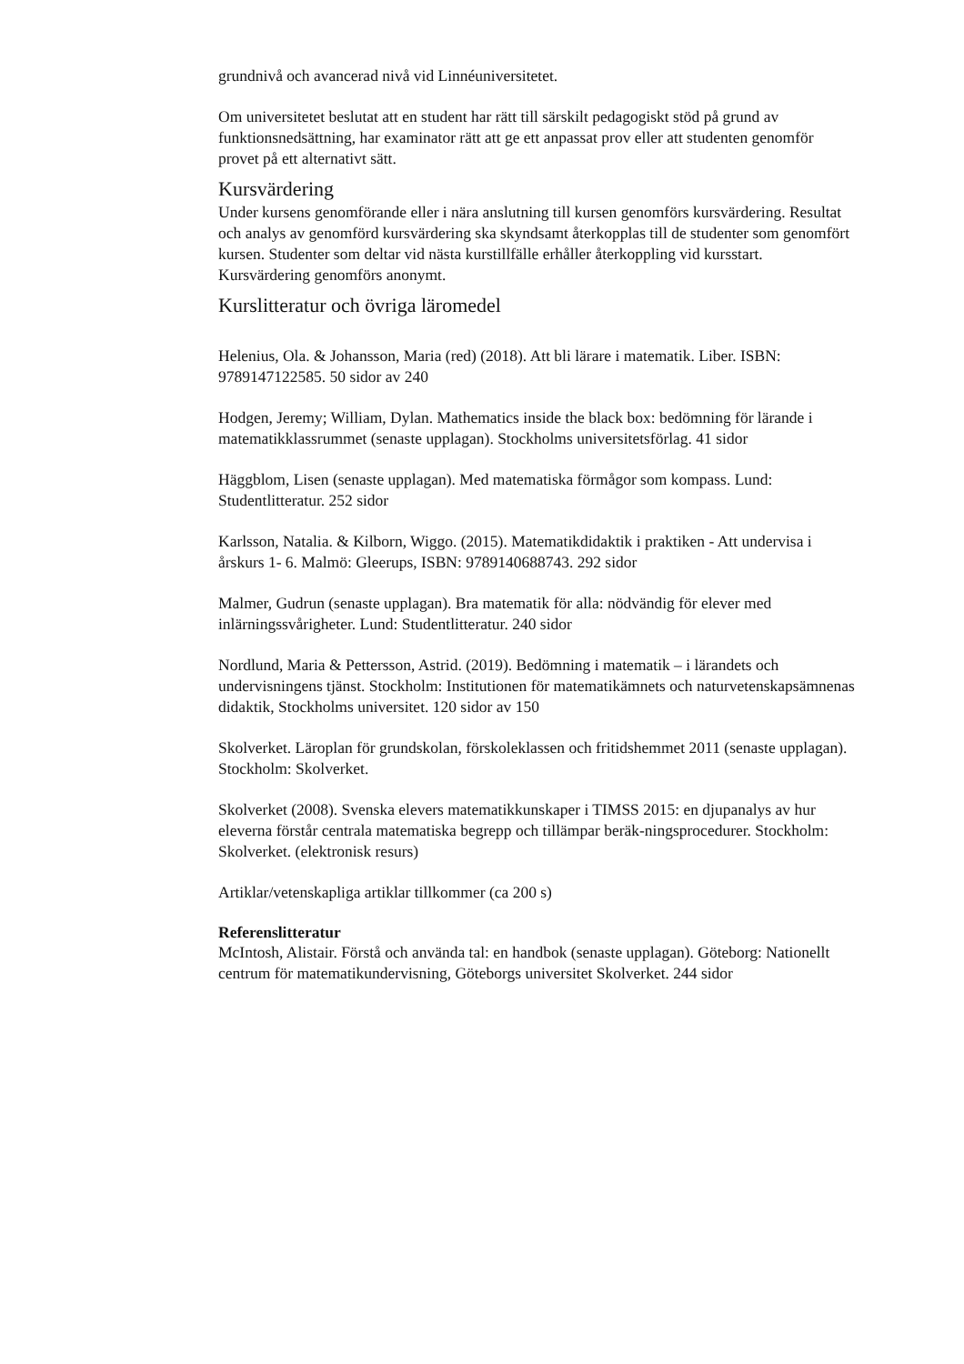grundnivå och avancerad nivå vid Linnéuniversitetet.
Om universitetet beslutat att en student har rätt till särskilt pedagogiskt stöd på grund av funktionsnedsättning, har examinator rätt att ge ett anpassat prov eller att studenten genomför provet på ett alternativt sätt.
Kursvärdering
Under kursens genomförande eller i nära anslutning till kursen genomförs kursvärdering. Resultat och analys av genomförd kursvärdering ska skyndsamt återkopplas till de studenter som genomfört kursen. Studenter som deltar vid nästa kurstillfälle erhåller återkoppling vid kursstart. Kursvärdering genomförs anonymt.
Kurslitteratur och övriga läromedel
Helenius, Ola. & Johansson, Maria (red) (2018). Att bli lärare i matematik. Liber. ISBN: 9789147122585. 50 sidor av 240
Hodgen, Jeremy; William, Dylan. Mathematics inside the black box: bedömning för lärande i matematikklassrummet (senaste upplagan). Stockholms universitetsförlag. 41 sidor
Häggblom, Lisen (senaste upplagan). Med matematiska förmågor som kompass. Lund: Studentlitteratur. 252 sidor
Karlsson, Natalia. & Kilborn, Wiggo. (2015). Matematikdidaktik i praktiken - Att undervisa i årskurs 1- 6. Malmö: Gleerups, ISBN: 9789140688743. 292 sidor
Malmer, Gudrun (senaste upplagan). Bra matematik för alla: nödvändig för elever med inlärningssvårigheter. Lund: Studentlitteratur. 240 sidor
Nordlund, Maria & Pettersson, Astrid. (2019). Bedömning i matematik – i lärandets och undervisningens tjänst. Stockholm: Institutionen för matematikämnets och naturvetenskapsämnenas didaktik, Stockholms universitet. 120 sidor av 150
Skolverket. Läroplan för grundskolan, förskoleklassen och fritidshemmet 2011 (senaste upplagan). Stockholm: Skolverket.
Skolverket (2008). Svenska elevers matematikkunskaper i TIMSS 2015: en djupanalys av hur eleverna förstår centrala matematiska begrepp och tillämpar beräk-ningsprocedurer. Stockholm: Skolverket. (elektronisk resurs)
Artiklar/vetenskapliga artiklar tillkommer (ca 200 s)
Referenslitteratur
McIntosh, Alistair. Förstå och använda tal: en handbok (senaste upplagan). Göteborg: Nationellt centrum för matematikundervisning, Göteborgs universitet Skolverket. 244 sidor